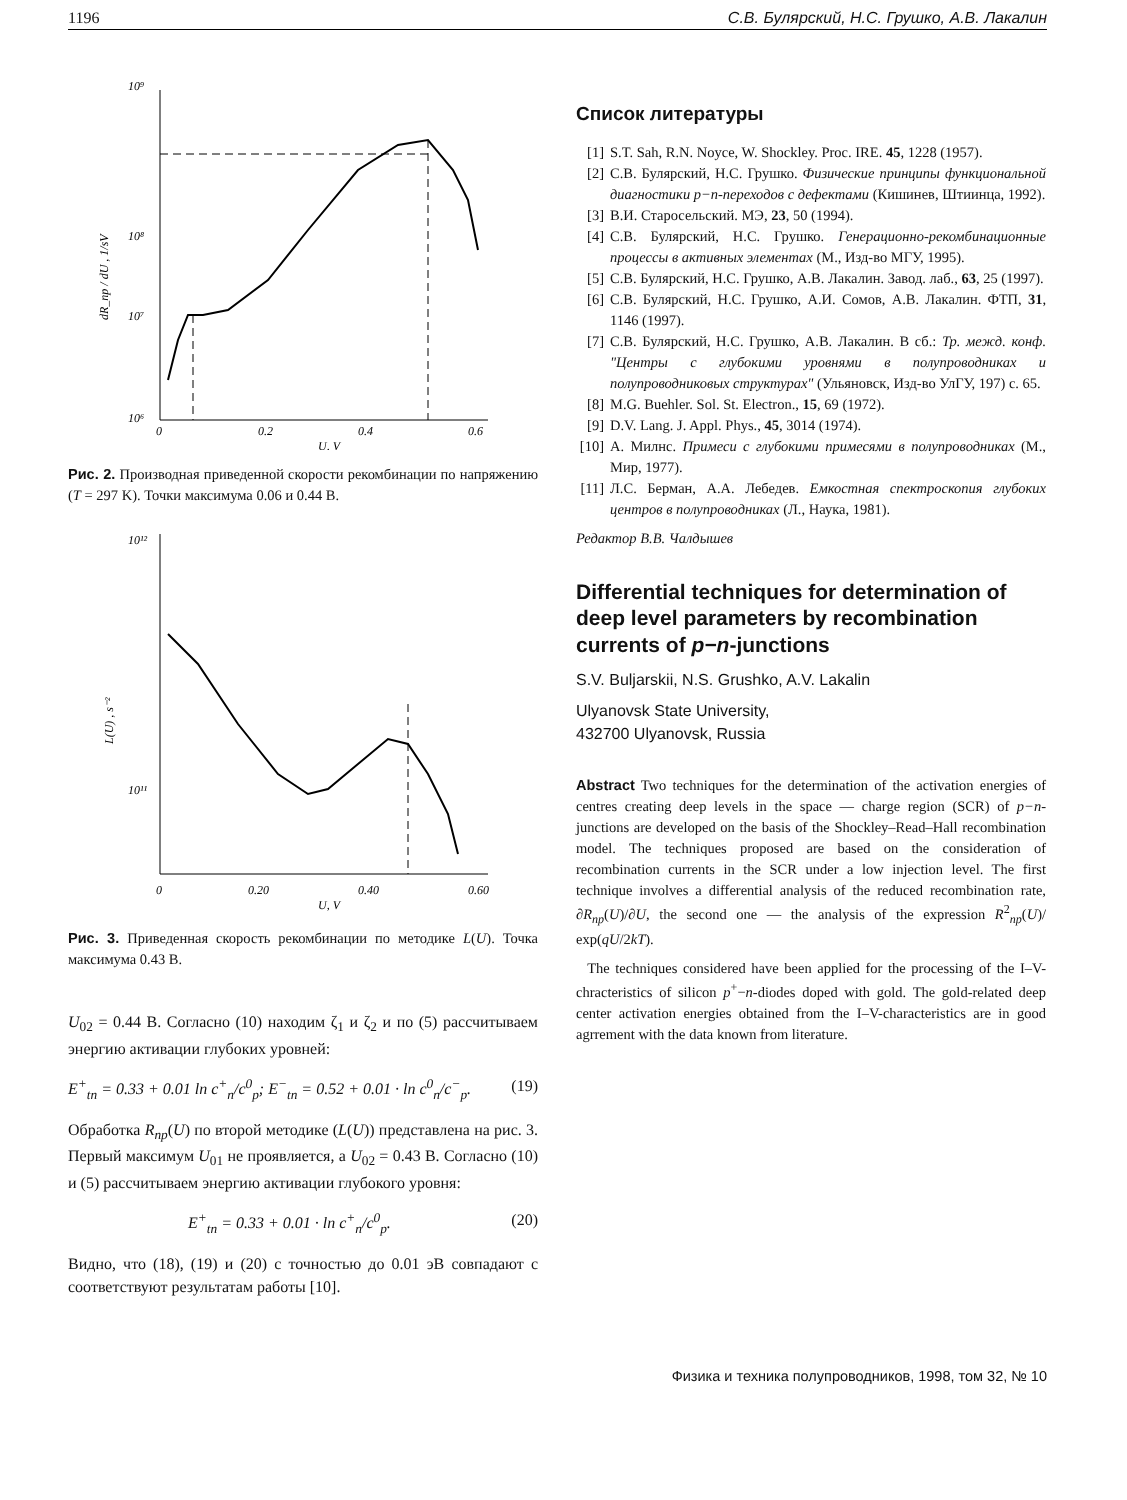1196 С.В. Булярский, Н.С. Грушко, А.В. Лакалин
10⁹
10⁸
10⁷
10⁶
0
0.2
0.4
0.6
U, V
dR_np / dU , 1/sV
Рис. 2. Производная приведенной скорости рекомбинации по напряжению (T = 297 K). Точки максимума 0.06 и 0.44 В.
10¹²
10¹¹
0
0.20
0.40
0.60
U, V
L(U) , s⁻²
Рис. 3. Приведенная скорость рекомбинации по методике L(U). Точка максимума 0.43 В.
U<sub>02</sub> = 0.44 В. Согласно (10) находим ζ<sub>1</sub> и ζ<sub>2</sub> и по (5) рассчитываем энергию активации глубоких уровней:
E<sup>+</sup><sub>tn</sub> = 0.33 + 0.01 ln c<sup>+</sup><sub>n</sub>/c<sup>0</sup><sub>p</sub>; E<sup>−</sup><sub>tn</sub> = 0.52 + 0.01 · ln c<sup>0</sup><sub>n</sub>/c<sup>−</sup><sub>p</sub>. (19)
Обработка R<sub>np</sub>(U) по второй методике (L(U)) представлена на рис. 3. Первый максимум U<sub>01</sub> не проявляется, а U<sub>02</sub> = 0.43 В. Согласно (10) и (5) рассчитываем энергию активации глубокого уровня:
E<sup>+</sup><sub>tn</sub> = 0.33 + 0.01 · ln c<sup>+</sup><sub>n</sub>/c<sup>0</sup><sub>p</sub>. (20)
Видно, что (18), (19) и (20) с точностью до 0.01 эВ совпадают с соответствуют результатам работы [10].
Список литературы
[1] S.T. Sah, R.N. Noyce, W. Shockley. Proc. IRE. 45, 1228 (1957).
[2] С.В. Булярский, Н.С. Грушко. Физические принципы функциональной диагностики p−n-переходов с дефектами (Кишинев, Штиинца, 1992).
[3] В.И. Старосельский. МЭ, 23, 50 (1994).
[4] С.В. Булярский, Н.С. Грушко. Генерационно-рекомбинационные процессы в активных элементах (М., Изд-во МГУ, 1995).
[5] С.В. Булярский, Н.С. Грушко, А.В. Лакалин. Завод. лаб., 63, 25 (1997).
[6] С.В. Булярский, Н.С. Грушко, А.И. Сомов, А.В. Лакалин. ФТП, 31, 1146 (1997).
[7] С.В. Булярский, Н.С. Грушко, А.В. Лакалин. В сб.: Тр. межд. конф. "Центры с глубокими уровнями в полупроводниках и полупроводниковых структурах" (Ульяновск, Изд-во УлГУ, 197) с. 65.
[8] M.G. Buehler. Sol. St. Electron., 15, 69 (1972).
[9] D.V. Lang. J. Appl. Phys., 45, 3014 (1974).
[10] А. Милнс. Примеси с глубокими примесями в полупроводниках (М., Мир, 1977).
[11] Л.С. Берман, А.А. Лебедев. Емкостная спектроскопия глубоких центров в полупроводниках (Л., Наука, 1981).
Редактор В.В. Чалдышев
Differential techniques for determination of deep level parameters by recombination currents of p−n-junctions
S.V. Buljarskii, N.S. Grushko, A.V. Lakalin
Ulyanovsk State University,
432700 Ulyanovsk, Russia
Abstract Two techniques for the determination of the activation energies of centres creating deep levels in the space — charge region (SCR) of p−n-junctions are developed on the basis of the Shockley–Read–Hall recombination model. The techniques proposed are based on the consideration of recombination currents in the SCR under a low injection level. The first technique involves a differential analysis of the reduced recombination rate, ∂R<sub>np</sub>(U)/∂U, the second one — the analysis of the expression R<sup>2</sup><sub>np</sub>(U)/ exp(qU/2kT).
The techniques considered have been applied for the processing of the I–V-chracteristics of silicon p<sup>+</sup>−n-diodes doped with gold. The gold-related deep center activation energies obtained from the I–V-characteristics are in good agrrement with the data known from literature.
Физика и техника полупроводников, 1998, том 32, № 10